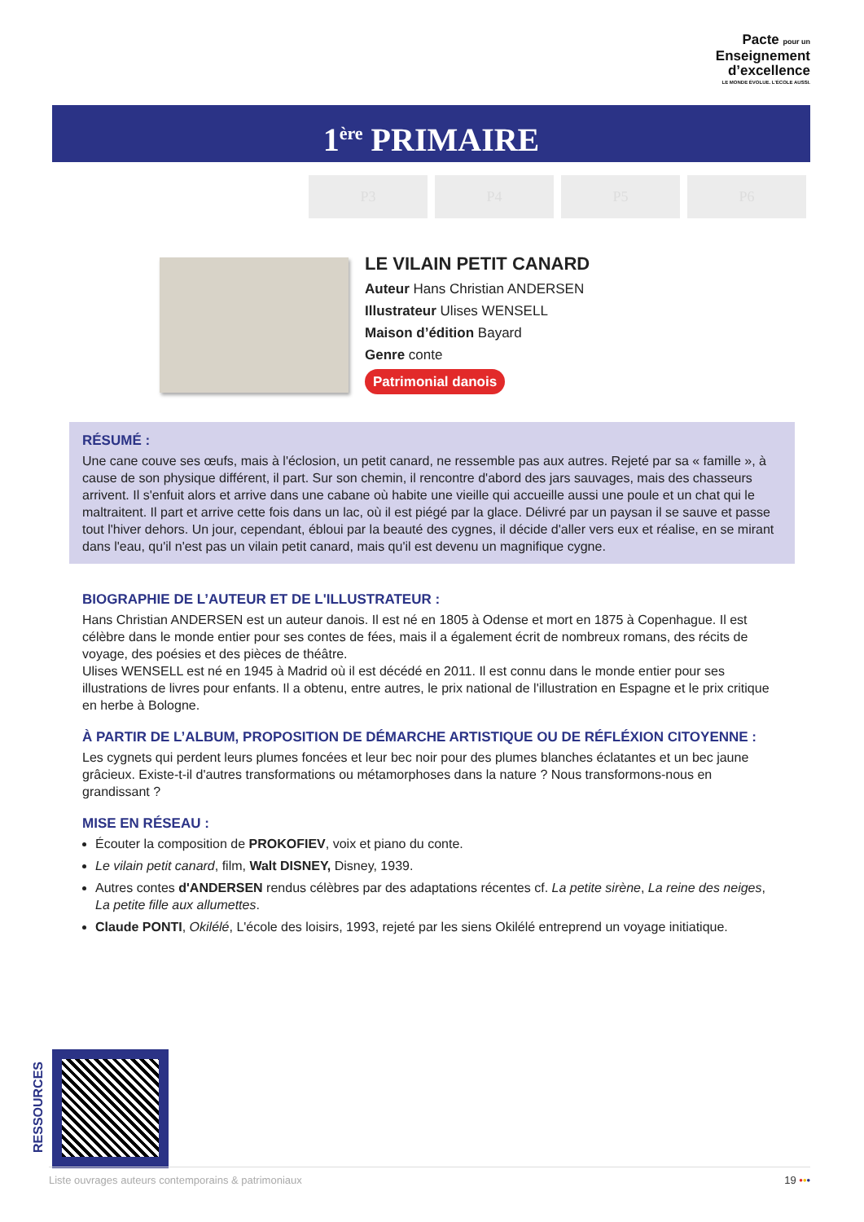Pacte pour un
Enseignement
d’excellence
LE MONDE ÉVOLUE. L’ÉCOLE AUSSI.
1<sup>ère</sup> PRIMAIRE
P3 P4 P5 P6
LE VILAIN PETIT CANARD
Auteur Hans Christian ANDERSEN
Illustrateur Ulises WENSELL
Maison d’édition Bayard
Genre conte
Patrimonial danois
RÉSUMÉ :
Une cane couve ses œufs, mais à l'éclosion, un petit canard, ne ressemble pas aux autres. Rejeté par sa « famille », à cause de son physique différent, il part. Sur son chemin, il rencontre d'abord des jars sauvages, mais des chasseurs arrivent. Il s'enfuit alors et arrive dans une cabane où habite une vieille qui accueille aussi une poule et un chat qui le maltraitent. Il part et arrive cette fois dans un lac, où il est piégé par la glace. Délivré par un paysan il se sauve et passe tout l'hiver dehors. Un jour, cependant, ébloui par la beauté des cygnes, il décide d'aller vers eux et réalise, en se mirant dans l'eau, qu'il n'est pas un vilain petit canard, mais qu'il est devenu un magnifique cygne.
BIOGRAPHIE DE L’AUTEUR ET DE L'ILLUSTRATEUR :
Hans Christian ANDERSEN est un auteur danois. Il est né en 1805 à Odense et mort en 1875 à Copenhague. Il est célèbre dans le monde entier pour ses contes de fées, mais il a également écrit de nombreux romans, des récits de voyage, des poésies et des pièces de théâtre.
Ulises WENSELL est né en 1945 à Madrid où il est décédé en 2011. Il est connu dans le monde entier pour ses illustrations de livres pour enfants. Il a obtenu, entre autres, le prix national de l'illustration en Espagne et le prix critique en herbe à Bologne.
À PARTIR DE L’ALBUM, PROPOSITION DE DÉMARCHE ARTISTIQUE OU DE RÉFLÉXION CITOYENNE :
Les cygnets qui perdent leurs plumes foncées et leur bec noir pour des plumes blanches éclatantes et un bec jaune grâcieux. Existe-t-il d'autres transformations ou métamorphoses dans la nature ? Nous transformons-nous en grandissant ?
MISE EN RÉSEAU :
Écouter la composition de PROKOFIEV, voix et piano du conte.
Le vilain petit canard, film, Walt DISNEY, Disney, 1939.
Autres contes d'ANDERSEN rendus célèbres par des adaptations récentes cf. La petite sirène, La reine des neiges, La petite fille aux allumettes.
Claude PONTI, Okilélé, L'école des loisirs, 1993, rejeté par les siens Okilélé entreprend un voyage initiatique.
RESSOURCES
Liste ouvrages auteurs contemporains & patrimoniaux 19 •••